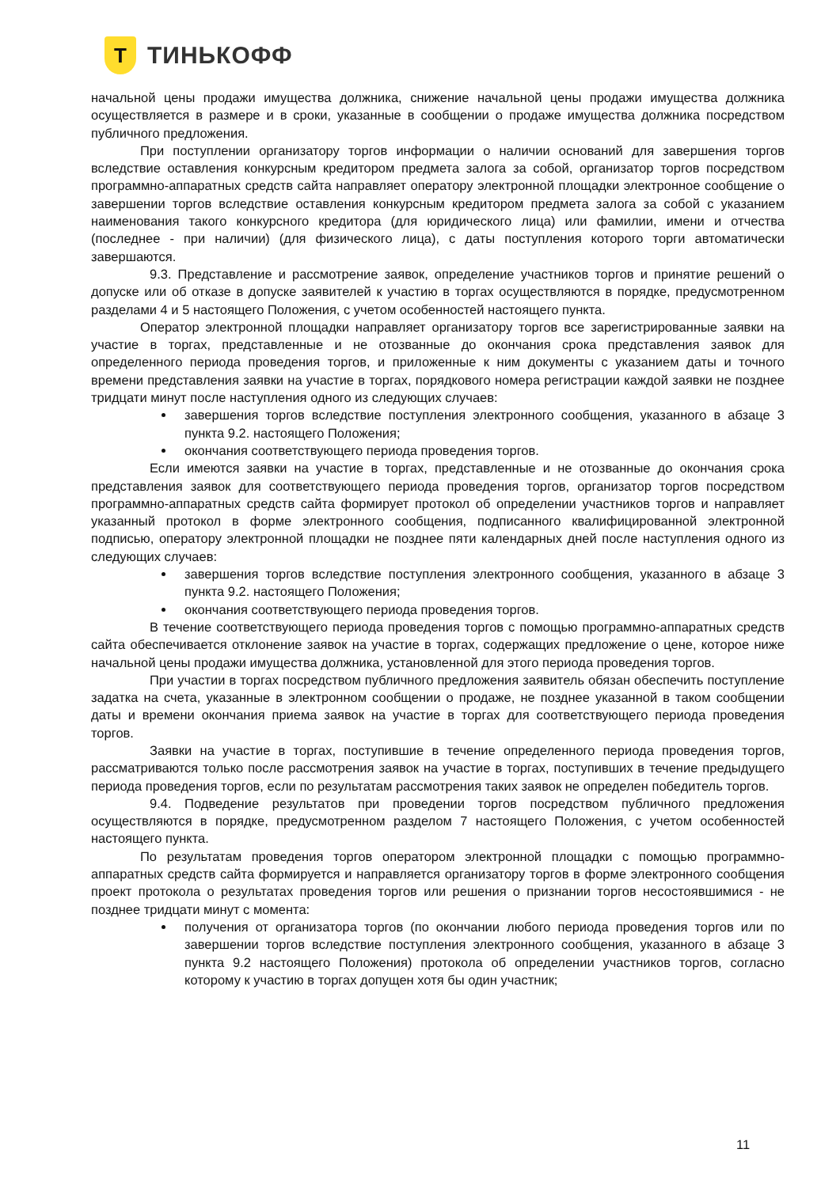Т
ТИНЬКОФФ
начальной цены продажи имущества должника, снижение начальной цены продажи имущества должника осуществляется в размере и в сроки, указанные в сообщении о продаже имущества должника посредством публичного предложения.
При поступлении организатору торгов информации о наличии оснований для завершения торгов вследствие оставления конкурсным кредитором предмета залога за собой, организатор торгов посредством программно-аппаратных средств сайта направляет оператору электронной площадки электронное сообщение о завершении торгов вследствие оставления конкурсным кредитором предмета залога за собой с указанием наименования такого конкурсного кредитора (для юридического лица) или фамилии, имени и отчества (последнее - при наличии) (для физического лица), с даты поступления которого торги автоматически завершаются.
9.3. Представление и рассмотрение заявок, определение участников торгов и принятие решений о допуске или об отказе в допуске заявителей к участию в торгах осуществляются в порядке, предусмотренном разделами 4 и 5 настоящего Положения, с учетом особенностей настоящего пункта.
Оператор электронной площадки направляет организатору торгов все зарегистрированные заявки на участие в торгах, представленные и не отозванные до окончания срока представления заявок для определенного периода проведения торгов, и приложенные к ним документы с указанием даты и точного времени представления заявки на участие в торгах, порядкового номера регистрации каждой заявки не позднее тридцати минут после наступления одного из следующих случаев:
завершения торгов вследствие поступления электронного сообщения, указанного в абзаце 3 пункта 9.2. настоящего Положения;
окончания соответствующего периода проведения торгов.
Если имеются заявки на участие в торгах, представленные и не отозванные до окончания срока представления заявок для соответствующего периода проведения торгов, организатор торгов посредством программно-аппаратных средств сайта формирует протокол об определении участников торгов и направляет указанный протокол в форме электронного сообщения, подписанного квалифицированной электронной подписью, оператору электронной площадки не позднее пяти календарных дней после наступления одного из следующих случаев:
завершения торгов вследствие поступления электронного сообщения, указанного в абзаце 3 пункта 9.2. настоящего Положения;
окончания соответствующего периода проведения торгов.
В течение соответствующего периода проведения торгов с помощью программно-аппаратных средств сайта обеспечивается отклонение заявок на участие в торгах, содержащих предложение о цене, которое ниже начальной цены продажи имущества должника, установленной для этого периода проведения торгов.
При участии в торгах посредством публичного предложения заявитель обязан обеспечить поступление задатка на счета, указанные в электронном сообщении о продаже, не позднее указанной в таком сообщении даты и времени окончания приема заявок на участие в торгах для соответствующего периода проведения торгов.
Заявки на участие в торгах, поступившие в течение определенного периода проведения торгов, рассматриваются только после рассмотрения заявок на участие в торгах, поступивших в течение предыдущего периода проведения торгов, если по результатам рассмотрения таких заявок не определен победитель торгов.
9.4. Подведение результатов при проведении торгов посредством публичного предложения осуществляются в порядке, предусмотренном разделом 7 настоящего Положения, с учетом особенностей настоящего пункта.
По результатам проведения торгов оператором электронной площадки с помощью программно-аппаратных средств сайта формируется и направляется организатору торгов в форме электронного сообщения проект протокола о результатах проведения торгов или решения о признании торгов несостоявшимися - не позднее тридцати минут с момента:
получения от организатора торгов (по окончании любого периода проведения торгов или по завершении торгов вследствие поступления электронного сообщения, указанного в абзаце 3 пункта 9.2 настоящего Положения) протокола об определении участников торгов, согласно которому к участию в торгах допущен хотя бы один участник;
11